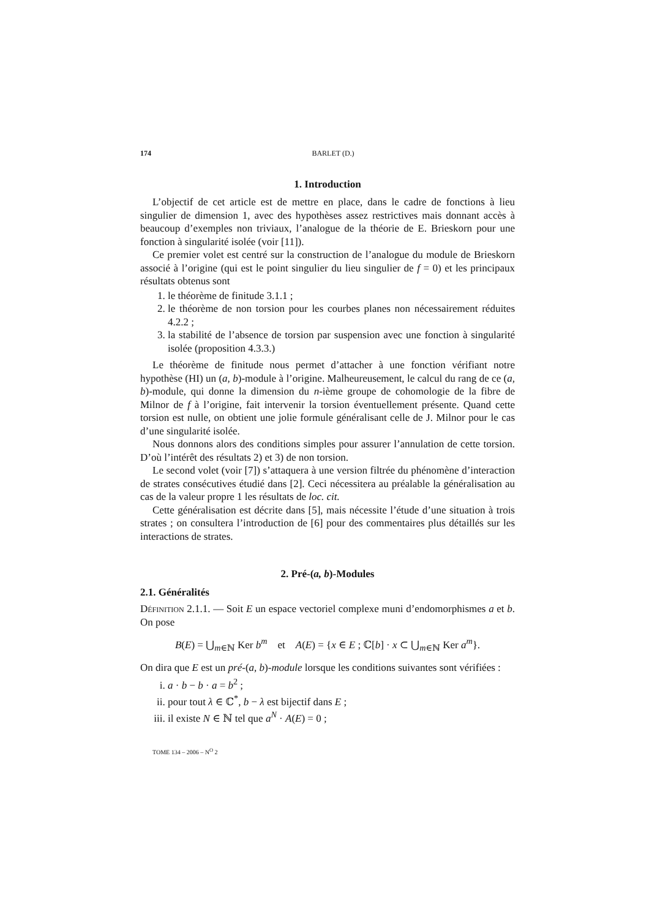174 BARLET (D.)
1. Introduction
L’objectif de cet article est de mettre en place, dans le cadre de fonctions à lieu singulier de dimension 1, avec des hypothèses assez restrictives mais donnant accès à beaucoup d’exemples non triviaux, l’analogue de la théorie de E. Brieskorn pour une fonction à singularité isolée (voir [11]).
Ce premier volet est centré sur la construction de l’analogue du module de Brieskorn associé à l’origine (qui est le point singulier du lieu singulier de f = 0) et les principaux résultats obtenus sont
1. le théorème de finitude 3.1.1 ;
2. le théorème de non torsion pour les courbes planes non nécessairement réduites 4.2.2 ;
3. la stabilité de l’absence de torsion par suspension avec une fonction à singularité isolée (proposition 4.3.3.)
Le théorème de finitude nous permet d’attacher à une fonction vérifiant notre hypothèse (HI) un (a, b)-module à l’origine. Malheureusement, le calcul du rang de ce (a, b)-module, qui donne la dimension du n-ième groupe de cohomologie de la fibre de Milnor de f à l’origine, fait intervenir la torsion éventuellement présente. Quand cette torsion est nulle, on obtient une jolie formule généralisant celle de J. Milnor pour le cas d’une singularité isolée.
Nous donnons alors des conditions simples pour assurer l’annulation de cette torsion. D’où l’intérêt des résultats 2) et 3) de non torsion.
Le second volet (voir [7]) s’attaquera à une version filtrée du phénomène d’interaction de strates consécutives étudié dans [2]. Ceci nécessitera au préalable la généralisation au cas de la valeur propre 1 les résultats de loc. cit.
Cette généralisation est décrite dans [5], mais nécessite l’étude d’une situation à trois strates ; on consultera l’introduction de [6] pour des commentaires plus détaillés sur les interactions de strates.
2. Pré-(a, b)-Modules
2.1. Généralités
Définition 2.1.1. — Soit E un espace vectoriel complexe muni d’endomorphismes a et b. On pose
B(E) = ⋃<sub>m∈ℕ</sub> Ker b<sup>m</sup> et A(E) = {x ∈ E ; ℂ[b] · x ⊂ ⋃<sub>m∈ℕ</sub> Ker a<sup>m</sup>}.
On dira que E est un pré-(a, b)-module lorsque les conditions suivantes sont vérifiées :
i. a · b − b · a = b<sup>2</sup> ;
ii. pour tout λ ∈ ℂ<sup>*</sup>, b − λ est bijectif dans E ;
iii. il existe N ∈ ℕ tel que a<sup>N</sup> · A(E) = 0 ;
TOME 134 – 2006 – N<sup>O</sup> 2